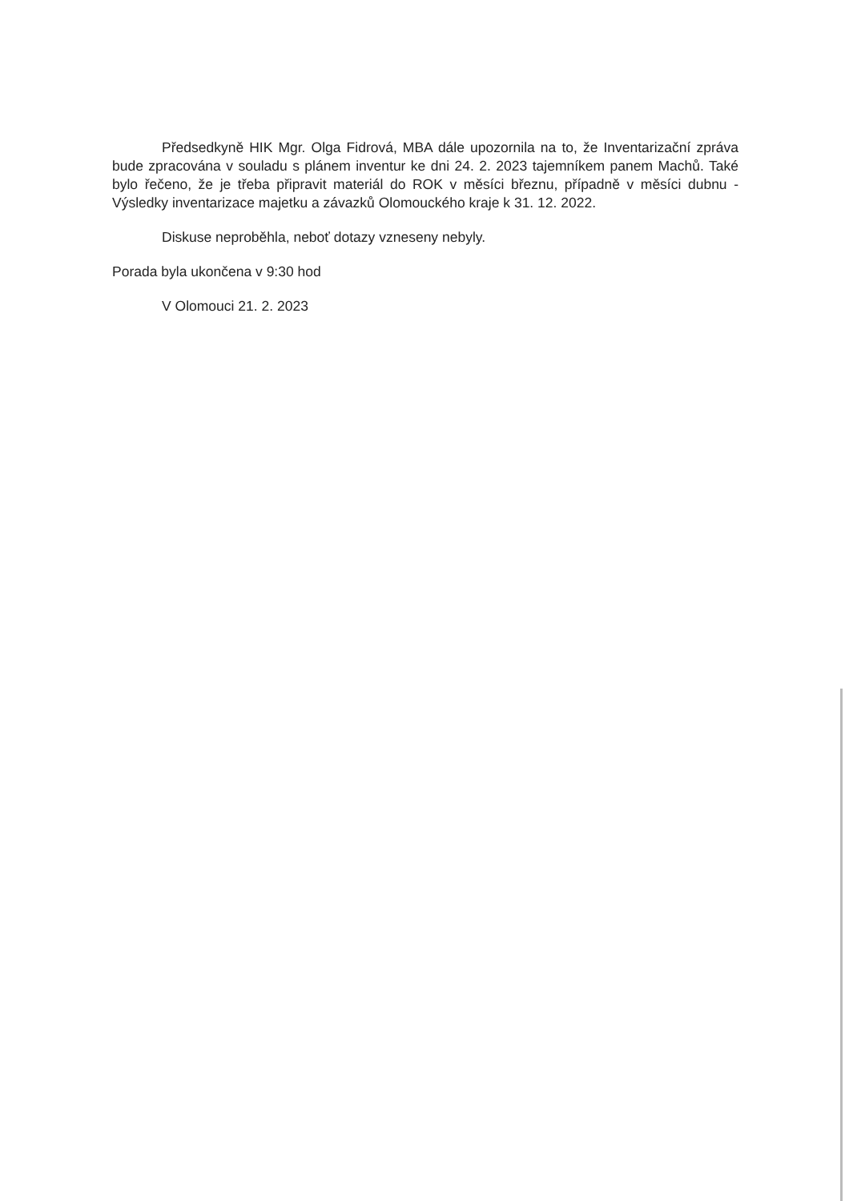Předsedkyně HIK Mgr. Olga Fidrová, MBA dále upozornila na to, že Inventarizační zpráva bude zpracována v souladu s plánem inventur ke dni 24. 2. 2023 tajemníkem panem Machů. Také bylo řečeno, že je třeba připravit materiál do ROK v měsíci březnu, případně v měsíci dubnu - Výsledky inventarizace majetku a závazků Olomouckého kraje k 31. 12. 2022.
Diskuse neproběhla, neboť dotazy vzneseny nebyly.
Porada byla ukončena v 9:30 hod
V Olomouci 21. 2. 2023